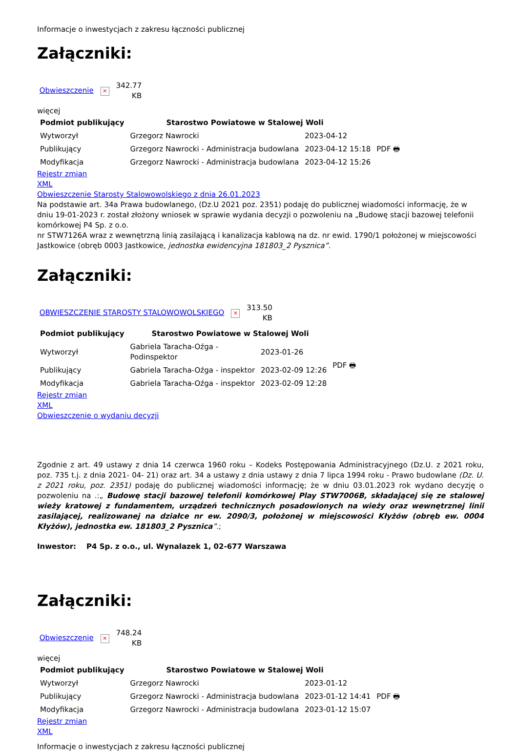Informacje o inwestycjach z zakresu łączności publicznej
Załączniki:
Obwieszczenie ✕ 342.77
KB
więcej
| Podmiot publikujący | Starostwo Powiatowe w Stalowej Woli | | |
| Wytworzył | Grzegorz Nawrocki | 2023-04-12 | PDF 🖶 |
| Publikujący | Grzegorz Nawrocki - Administracja budowlana | 2023-04-12 15:18 | |
| Modyfikacja | Grzegorz Nawrocki - Administracja budowlana | 2023-04-12 15:26 | |
Rejestr zmian
XML
Obwieszczenie Starosty Stalowowolskiego z dnia 26.01.2023
Na podstawie art. 34a Prawa budowlanego, (Dz.U 2021 poz. 2351) podaję do publicznej wiadomości informację, że w dniu 19-01-2023 r. został złożony wniosek w sprawie wydania decyzji o pozwoleniu na „Budowę stacji bazowej telefonii komórkowej P4 Sp. z o.o.
nr STW7126A wraz z wewnętrzną linią zasilającą i kanalizacja kablową na dz. nr ewid. 1790/1 położonej w miejscowości Jastkowice (obręb 0003 Jastkowice, jednostka ewidencyjna 181803_2 Pysznica”.
Załączniki:
OBWIESZCZENIE STAROSTY STALOWOWOLSKIEGO ✕ 313.50
KB
| Podmiot publikujący | Starostwo Powiatowe w Stalowej Woli | | |
| Wytworzył | Gabriela Taracha-Oźga - Podinspektor | 2023-01-26 | PDF 🖶 |
| Publikujący | Gabriela Taracha-Oźga - inspektor | 2023-02-09 12:26 | |
| Modyfikacja | Gabriela Taracha-Oźga - inspektor | 2023-02-09 12:28 | |
Rejestr zmian
XML
Obwieszczenie o wydaniu decyzji
Zgodnie z art. 49 ustawy z dnia 14 czerwca 1960 roku – Kodeks Postępowania Administracyjnego (Dz.U. z 2021 roku, poz. 735 t.j. z dnia 2021- 04- 21) oraz art. 34 a ustawy z dnia ustawy z dnia 7 lipca 1994 roku - Prawo budowlane (Dz. U. z 2021 roku, poz. 2351) podaję do publicznej wiadomości informację; że w dniu 03.01.2023 rok wydano decyzję o pozwoleniu na .:„ Budowę stacji bazowej telefonii komórkowej Play STW7006B, składającej się ze stalowej wieży kratowej z fundamentem, urządzeń technicznych posadowionych na wieży oraz wewnętrznej linii zasilającej, realizowanej na działce nr ew. 2090/3, położonej w miejscowości Kłyżów (obręb ew. 0004 Kłyżów), jednostka ew. 181803_2 Pysznica”.;
Inwestor: P4 Sp. z o.o., ul. Wynalazek 1, 02-677 Warszawa
Załączniki:
Obwieszczenie ✕ 748.24
KB
więcej
| Podmiot publikujący | Starostwo Powiatowe w Stalowej Woli | | |
| Wytworzył | Grzegorz Nawrocki | 2023-01-12 | PDF 🖶 |
| Publikujący | Grzegorz Nawrocki - Administracja budowlana | 2023-01-12 14:41 | |
| Modyfikacja | Grzegorz Nawrocki - Administracja budowlana | 2023-01-12 15:07 | |
Rejestr zmian
XML
Informacje o inwestycjach z zakresu łączności publicznej